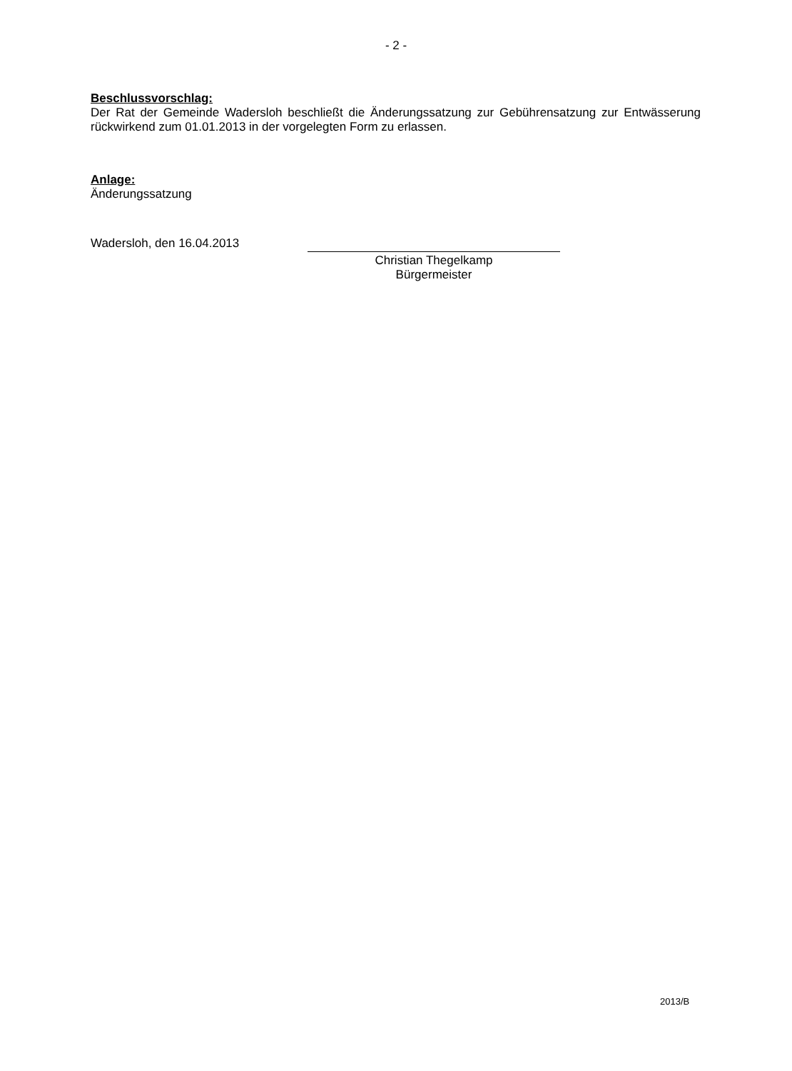- 2 -
Beschlussvorschlag:
Der Rat der Gemeinde Wadersloh beschließt die Änderungssatzung zur Gebührensatzung zur Entwässerung rückwirkend zum 01.01.2013 in der vorgelegten Form zu erlassen.
Anlage:
Änderungssatzung
Wadersloh, den 16.04.2013
Christian Thegelkamp
Bürgermeister
2013/B